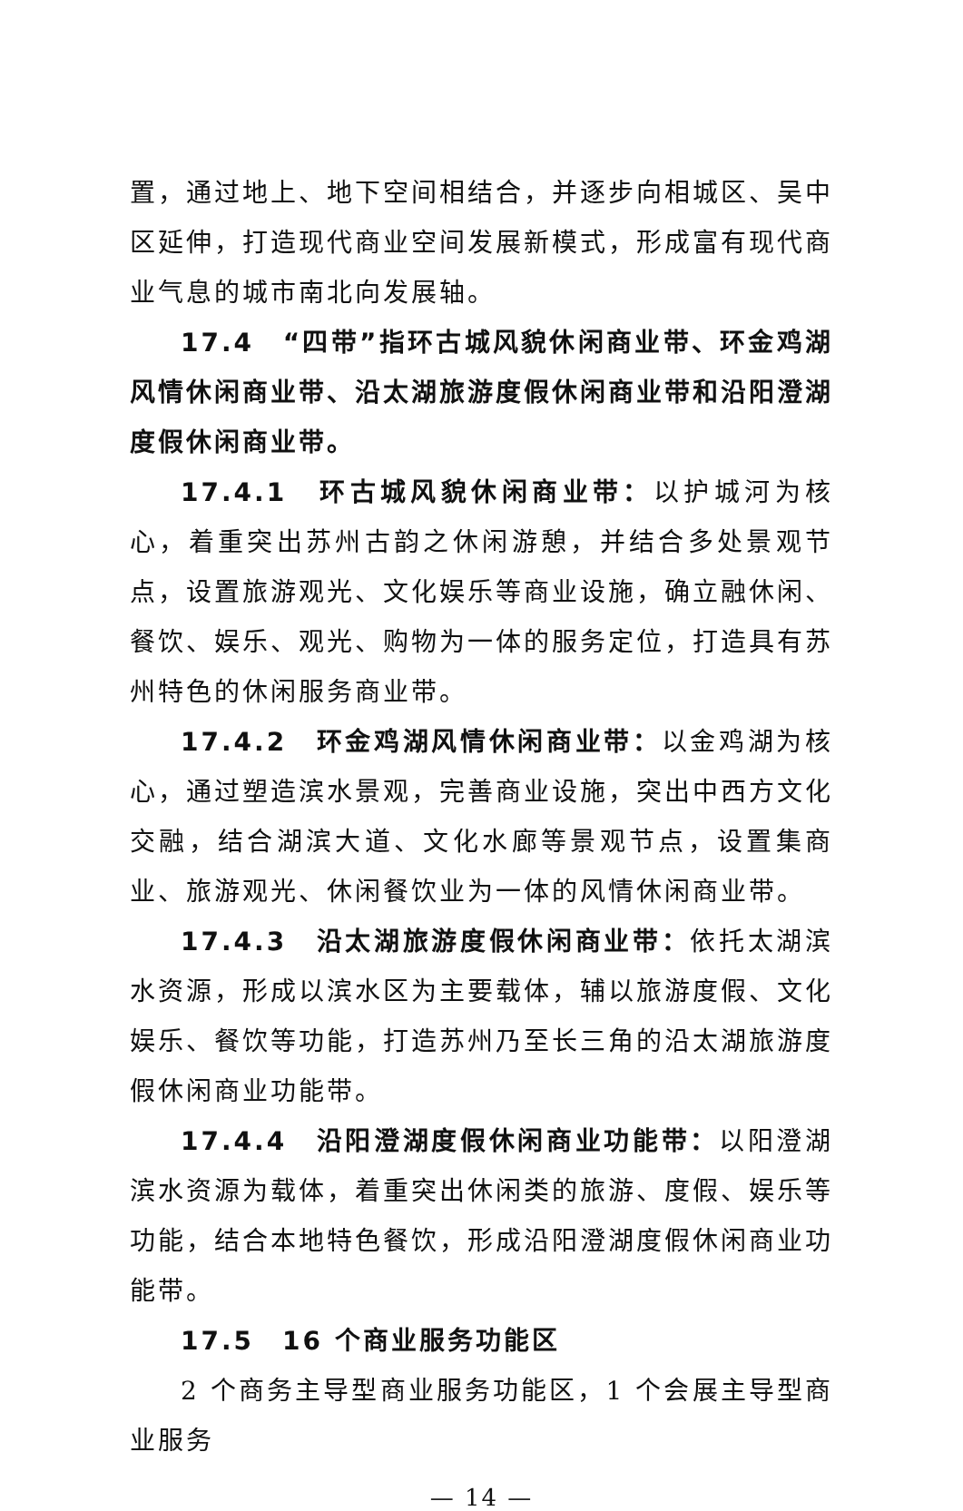置，通过地上、地下空间相结合，并逐步向相城区、吴中区延伸，打造现代商业空间发展新模式，形成富有现代商业气息的城市南北向发展轴。
17.4　“四带”指环古城风貌休闲商业带、环金鸡湖风情休闲商业带、沿太湖旅游度假休闲商业带和沿阳澄湖度假休闲商业带。
17.4.1　环古城风貌休闲商业带：以护城河为核心，着重突出苏州古韵之休闲游憩，并结合多处景观节点，设置旅游观光、文化娱乐等商业设施，确立融休闲、餐饮、娱乐、观光、购物为一体的服务定位，打造具有苏州特色的休闲服务商业带。
17.4.2　环金鸡湖风情休闲商业带：以金鸡湖为核心，通过塑造滨水景观，完善商业设施，突出中西方文化交融，结合湖滨大道、文化水廊等景观节点，设置集商业、旅游观光、休闲餐饮业为一体的风情休闲商业带。
17.4.3　沿太湖旅游度假休闲商业带：依托太湖滨水资源，形成以滨水区为主要载体，辅以旅游度假、文化娱乐、餐饮等功能，打造苏州乃至长三角的沿太湖旅游度假休闲商业功能带。
17.4.4　沿阳澄湖度假休闲商业功能带：以阳澄湖滨水资源为载体，着重突出休闲类的旅游、度假、娱乐等功能，结合本地特色餐饮，形成沿阳澄湖度假休闲商业功能带。
17.5　16 个商业服务功能区
2 个商务主导型商业服务功能区，1 个会展主导型商业服务
— 14 —